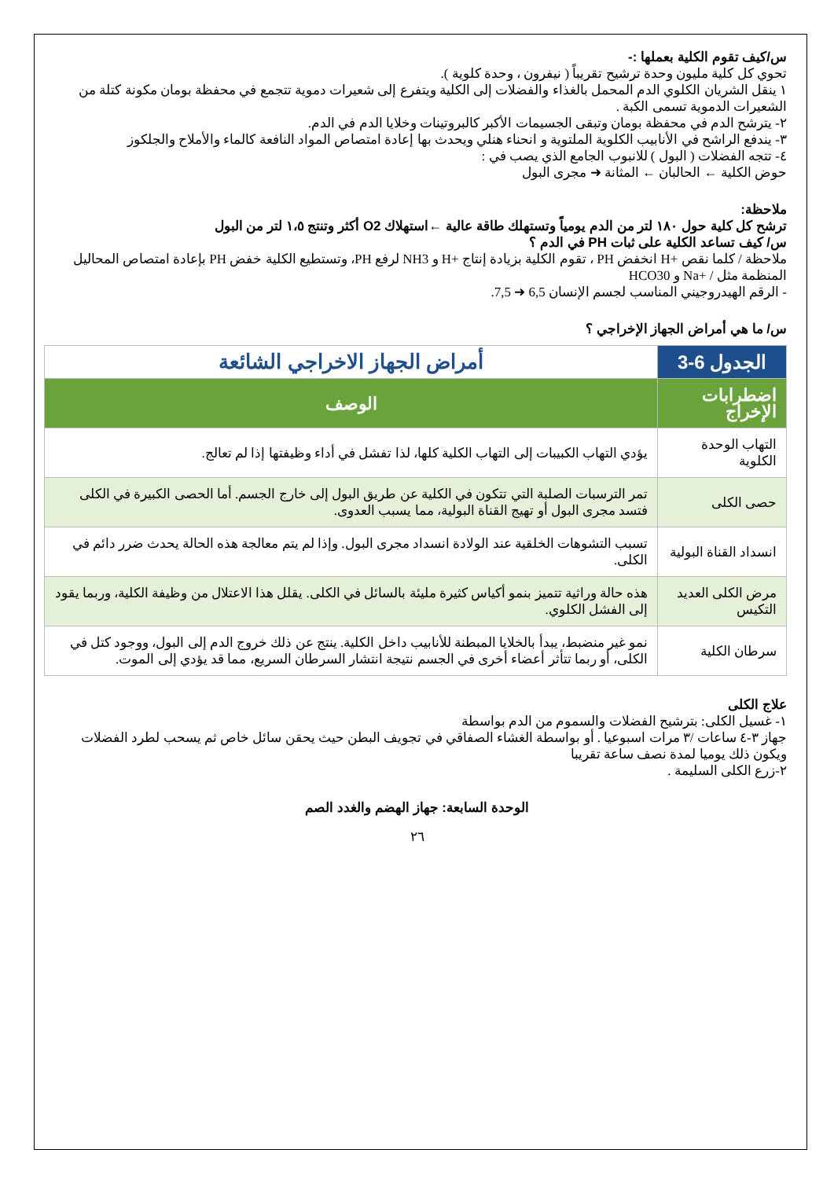س/كيف تقوم الكلية بعملها :-
تحوي كل كلية مليون وحدة ترشيح تقريباً ( نيفرون ، وحدة كلوية ).
١ ينقل الشريان الكلوي الدم المحمل بالغذاء والفضلات إلى الكلية ويتفرع إلى شعيرات دموية تتجمع في محفظة بومان مكونة كتلة من الشعيرات الدموية تسمى الكبة .
٢- يترشح الدم في محفظة بومان وتبقى الجسيمات الأكبر كالبروتينات وخلايا الدم في الدم.
٣- يندفع الراشح في الأنابيب الكلوية الملتوية و انحناء هنلي ويحدث بها إعادة امتصاص المواد النافعة كالماء والأملاح والجلكوز
٤- تتجه الفضلات ( البول ) للانبوب الجامع الذي يصب في :
حوض الكلية ← الحالبان ← المثانة ➜ مجرى البول
ملاحظة:
ترشح كل كلية حول ١٨٠ لتر من الدم يومياً وتستهلك طاقة عالية ←استهلاك O2 أكثر وتنتج ١،٥ لتر من البول
س/ كيف تساعد الكلية على ثبات PH في الدم ؟
ملاحظة / كلما نقص +H انخفض PH ، تقوم الكلية بزيادة إنتاج +H و NH3 لرفع PH، وتستطيع الكلية خفض PH بإعادة امتصاص المحاليل المنظمة مثل / +Na و HCO30
- الرقم الهيدروجيني المناسب لجسم الإنسان 6,5 ➜ 7,5.
س/ ما هي أمراض الجهاز الإخراجي ؟
| الجدول 6-3 | أمراض الجهاز الاخراجي الشائعة |
| --- | --- |
| اضطرابات الإخراج | الوصف |
| التهاب الوحدة الكلوية | يؤدي التهاب الكبيبات إلى التهاب الكلية كلها، لذا تفشل في أداء وظيفتها إذا لم تعالج. |
| حصى الكلى | تمر الترسبات الصلبة التي تتكون في الكلية عن طريق البول إلى خارج الجسم. أما الحصى الكبيرة في الكلى فتسد مجرى البول أو تهيج القناة البولية، مما يسبب العدوى. |
| انسداد القناة البولية | تسبب التشوهات الخلقية عند الولادة انسداد مجرى البول. وإذا لم يتم معالجة هذه الحالة يحدث ضرر دائم في الكلى. |
| مرض الكلى العديد التكيس | هذه حالة وراثية تتميز بنمو أكياس كثيرة مليئة بالسائل في الكلى. يقلل هذا الاعتلال من وظيفة الكلية، وربما يقود إلى الفشل الكلوي. |
| سرطان الكلية | نمو غير منضبط، يبدأ بالخلايا المبطنة للأنابيب داخل الكلية. ينتج عن ذلك خروج الدم إلى البول، ووجود كتل في الكلى، أو ربما تتأثر أعضاء أخرى في الجسم نتيجة انتشار السرطان السريع، مما قد يؤدي إلى الموت. |
علاج الكلى
١- غسيل الكلى: بترشيح الفضلات والسموم من الدم بواسطة
جهاز ٣-٤ ساعات /٣ مرات اسبوعيا . أو بواسطة الغشاء الصفاقي في تجويف البطن حيث يحقن سائل خاص ثم يسحب لطرد الفضلات ويكون ذلك يوميا لمدة نصف ساعة تقريبا
٢-زرع الكلى السليمة .
الوحدة السابعة: جهاز الهضم والغدد الصم
٢٦